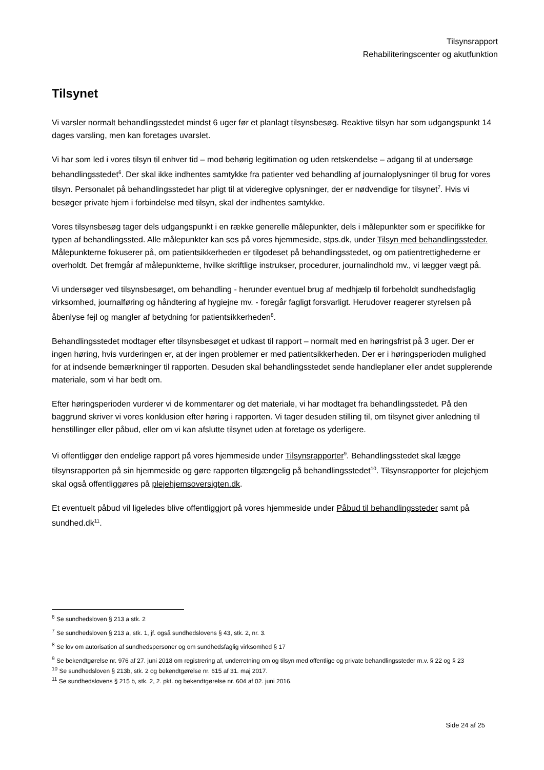Tilsynsrapport
Rehabiliteringscenter og akutfunktion
Tilsynet
Vi varsler normalt behandlingsstedet mindst 6 uger før et planlagt tilsynsbesøg. Reaktive tilsyn har som udgangspunkt 14 dages varsling, men kan foretages uvarslet.
Vi har som led i vores tilsyn til enhver tid – mod behørig legitimation og uden retskendelse – adgang til at undersøge behandlingsstedet<sup>6</sup>. Der skal ikke indhentes samtykke fra patienter ved behandling af journaloplysninger til brug for vores tilsyn. Personalet på behandlingsstedet har pligt til at videregive oplysninger, der er nødvendige for tilsynet<sup>7</sup>. Hvis vi besøger private hjem i forbindelse med tilsyn, skal der indhentes samtykke.
Vores tilsynsbesøg tager dels udgangspunkt i en række generelle målepunkter, dels i målepunkter som er specifikke for typen af behandlingssted. Alle målepunkter kan ses på vores hjemmeside, stps.dk, under Tilsyn med behandlingssteder. Målepunkterne fokuserer på, om patientsikkerheden er tilgodeset på behandlingsstedet, og om patientrettighederne er overholdt. Det fremgår af målepunkterne, hvilke skriftlige instrukser, procedurer, journalindhold mv., vi lægger vægt på.
Vi undersøger ved tilsynsbesøget, om behandling - herunder eventuel brug af medhjælp til forbeholdt sundhedsfaglig virksomhed, journalføring og håndtering af hygiejne mv. - foregår fagligt forsvarligt. Herudover reagerer styrelsen på åbenlyse fejl og mangler af betydning for patientsikkerheden<sup>8</sup>.
Behandlingsstedet modtager efter tilsynsbesøget et udkast til rapport – normalt med en høringsfrist på 3 uger. Der er ingen høring, hvis vurderingen er, at der ingen problemer er med patientsikkerheden. Der er i høringsperioden mulighed for at indsende bemærkninger til rapporten. Desuden skal behandlingsstedet sende handleplaner eller andet supplerende materiale, som vi har bedt om.
Efter høringsperioden vurderer vi de kommentarer og det materiale, vi har modtaget fra behandlingsstedet. På den baggrund skriver vi vores konklusion efter høring i rapporten. Vi tager desuden stilling til, om tilsynet giver anledning til henstillinger eller påbud, eller om vi kan afslutte tilsynet uden at foretage os yderligere.
Vi offentliggør den endelige rapport på vores hjemmeside under Tilsynsrapporter<sup>9</sup>. Behandlingsstedet skal lægge tilsynsrapporten på sin hjemmeside og gøre rapporten tilgængelig på behandlingsstedet<sup>10</sup>. Tilsynsrapporter for plejehjem skal også offentliggøres på plejehjemsoversigten.dk.
Et eventuelt påbud vil ligeledes blive offentliggjort på vores hjemmeside under Påbud til behandlingssteder samt på sundhed.dk<sup>11</sup>.
<sup>6</sup> Se sundhedsloven § 213 a stk. 2
<sup>7</sup> Se sundhedsloven § 213 a, stk. 1, jf. også sundhedslovens § 43, stk. 2, nr. 3.
<sup>8</sup> Se lov om autorisation af sundhedspersoner og om sundhedsfaglig virksomhed § 17
<sup>9</sup> Se bekendtgørelse nr. 976 af 27. juni 2018 om registrering af, underretning om og tilsyn med offentlige og private behandlingssteder m.v. § 22 og § 23
<sup>10</sup> Se sundhedsloven § 213b, stk. 2 og bekendtgørelse nr. 615 af 31. maj 2017.
<sup>11</sup> Se sundhedslovens § 215 b, stk. 2, 2. pkt. og bekendtgørelse nr. 604 af 02. juni 2016.
Side 24 af 25